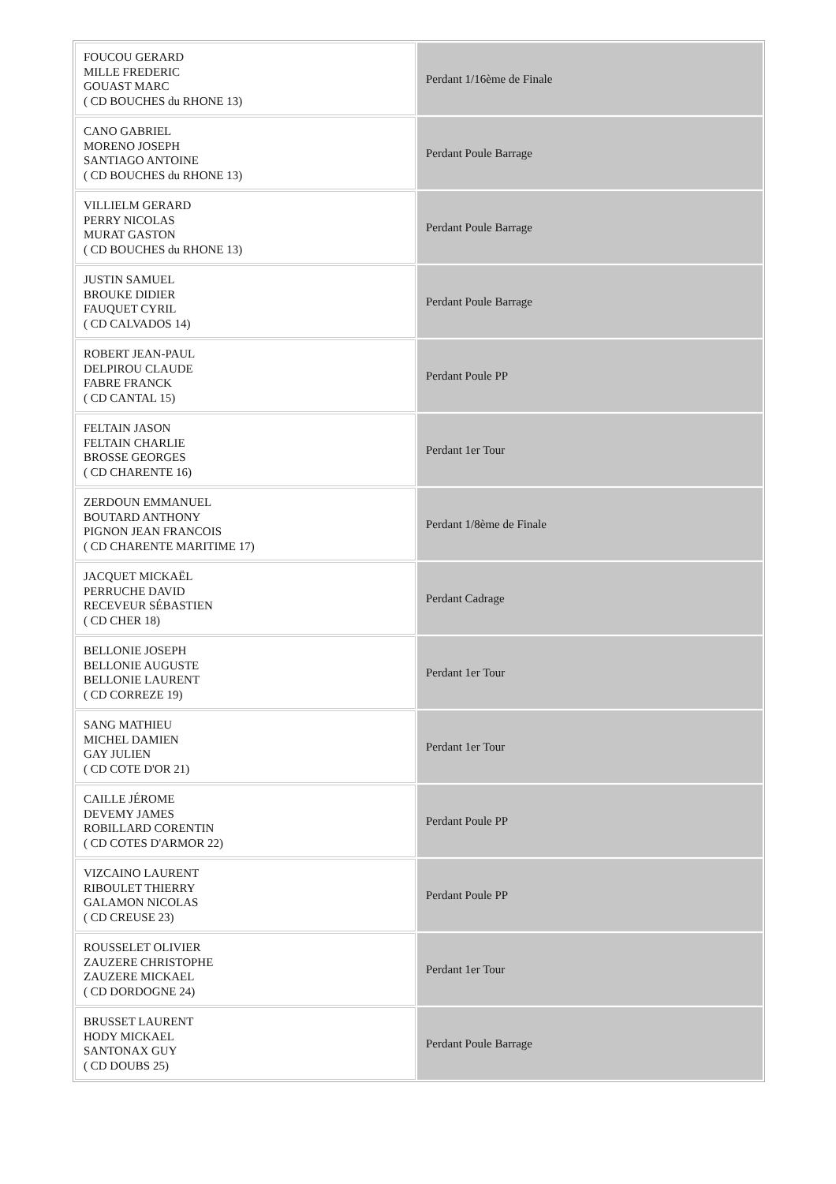| FOUCOU GERARD MILLE FREDERIC GOUAST MARC ( CD BOUCHES du RHONE 13) | Perdant 1/16ème de Finale |
| CANO GABRIEL MORENO JOSEPH SANTIAGO ANTOINE ( CD BOUCHES du RHONE 13) | Perdant Poule Barrage |
| VILLIELM GERARD PERRY NICOLAS MURAT GASTON ( CD BOUCHES du RHONE 13) | Perdant Poule Barrage |
| JUSTIN SAMUEL BROUKE DIDIER FAUQUET CYRIL ( CD CALVADOS 14) | Perdant Poule Barrage |
| ROBERT JEAN-PAUL DELPIROU CLAUDE FABRE FRANCK ( CD CANTAL 15) | Perdant Poule PP |
| FELTAIN JASON FELTAIN CHARLIE BROSSE GEORGES ( CD CHARENTE 16) | Perdant 1er Tour |
| ZERDOUN EMMANUEL BOUTARD ANTHONY PIGNON JEAN FRANCOIS ( CD CHARENTE MARITIME 17) | Perdant 1/8ème de Finale |
| JACQUET MICKAËL PERRUCHE DAVID RECEVEUR SÉBASTIEN ( CD CHER 18) | Perdant Cadrage |
| BELLONIE JOSEPH BELLONIE AUGUSTE BELLONIE LAURENT ( CD CORREZE 19) | Perdant 1er Tour |
| SANG MATHIEU MICHEL DAMIEN GAY JULIEN ( CD COTE D'OR 21) | Perdant 1er Tour |
| CAILLE JÉROME DEVEMY JAMES ROBILLARD CORENTIN ( CD COTES D'ARMOR 22) | Perdant Poule PP |
| VIZCAINO LAURENT RIBOULET THIERRY GALAMON NICOLAS ( CD CREUSE 23) | Perdant Poule PP |
| ROUSSELET OLIVIER ZAUZERE CHRISTOPHE ZAUZERE MICKAEL ( CD DORDOGNE 24) | Perdant 1er Tour |
| BRUSSET LAURENT HODY MICKAEL SANTONAX GUY ( CD DOUBS 25) | Perdant Poule Barrage |